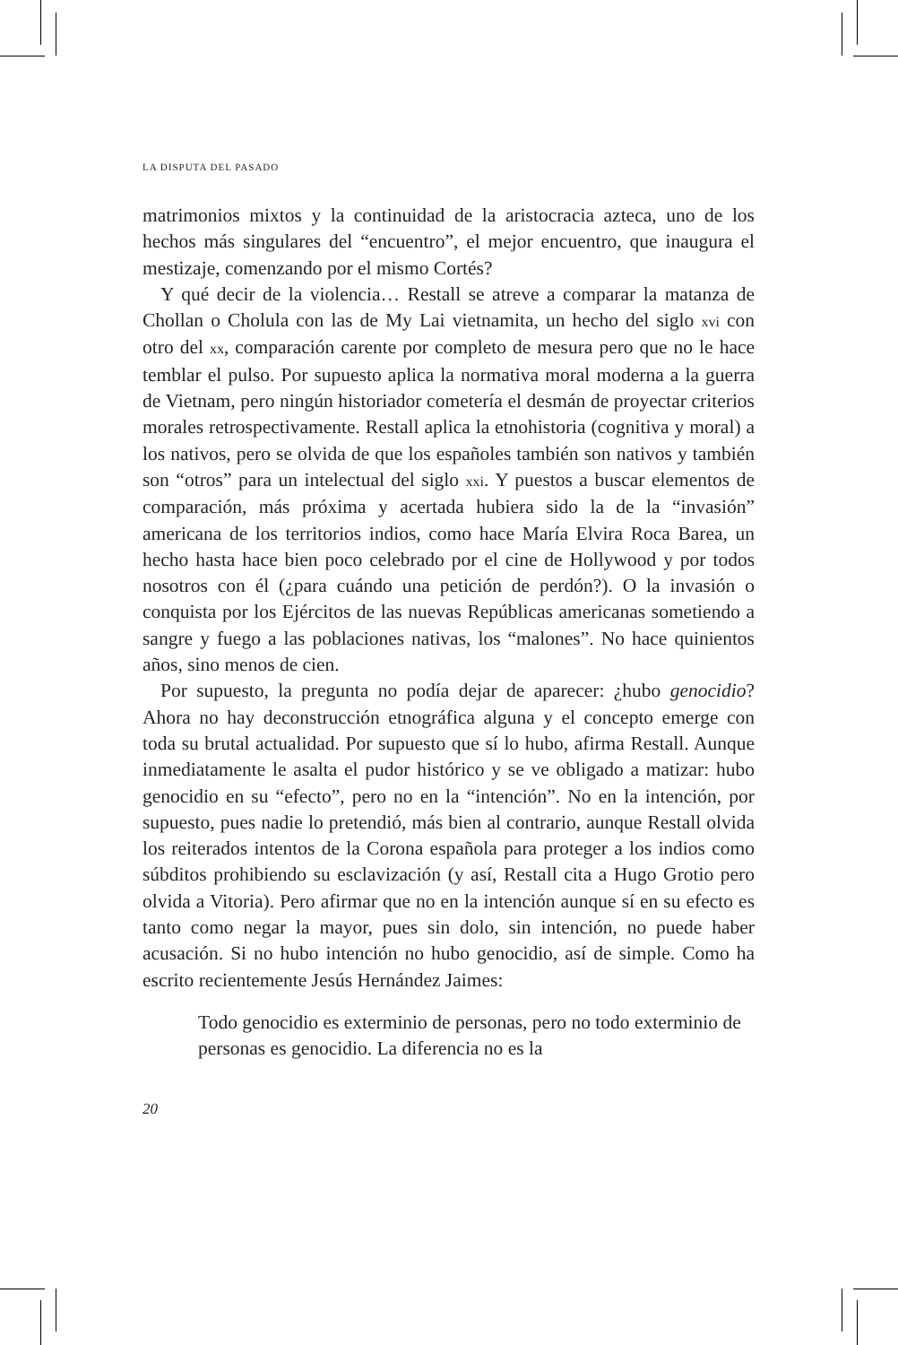LA DISPUTA DEL PASADO
matrimonios mixtos y la continuidad de la aristocracia azteca, uno de los hechos más singulares del “encuentro”, el mejor encuentro, que inaugura el mestizaje, comenzando por el mismo Cortés?
Y qué decir de la violencia… Restall se atreve a comparar la matanza de Chollan o Cholula con las de My Lai vietnamita, un hecho del siglo xvi con otro del xx, comparación carente por completo de mesura pero que no le hace temblar el pulso. Por supuesto aplica la normativa moral moderna a la guerra de Vietnam, pero ningún historiador cometería el desmán de proyectar criterios morales retrospectivamente. Restall aplica la etnohistoria (cognitiva y moral) a los nativos, pero se olvida de que los españoles también son nativos y también son “otros” para un intelectual del siglo xxi. Y puestos a buscar elementos de comparación, más próxima y acertada hubiera sido la de la “invasión” americana de los territorios indios, como hace María Elvira Roca Barea, un hecho hasta hace bien poco celebrado por el cine de Hollywood y por todos nosotros con él (¿para cuándo una petición de perdón?). O la invasión o conquista por los Ejércitos de las nuevas Repúblicas americanas sometiendo a sangre y fuego a las poblaciones nativas, los “malones”. No hace quinientos años, sino menos de cien.
Por supuesto, la pregunta no podía dejar de aparecer: ¿hubo genocidio? Ahora no hay deconstrucción etnográfica alguna y el concepto emerge con toda su brutal actualidad. Por supuesto que sí lo hubo, afirma Restall. Aunque inmediatamente le asalta el pudor histórico y se ve obligado a matizar: hubo genocidio en su “efecto”, pero no en la “intención”. No en la intención, por supuesto, pues nadie lo pretendió, más bien al contrario, aunque Restall olvida los reiterados intentos de la Corona española para proteger a los indios como súbditos prohibiendo su esclavización (y así, Restall cita a Hugo Grotio pero olvida a Vitoria). Pero afirmar que no en la intención aunque sí en su efecto es tanto como negar la mayor, pues sin dolo, sin intención, no puede haber acusación. Si no hubo intención no hubo genocidio, así de simple. Como ha escrito recientemente Jesús Hernández Jaimes:
Todo genocidio es exterminio de personas, pero no todo exterminio de personas es genocidio. La diferencia no es la
20